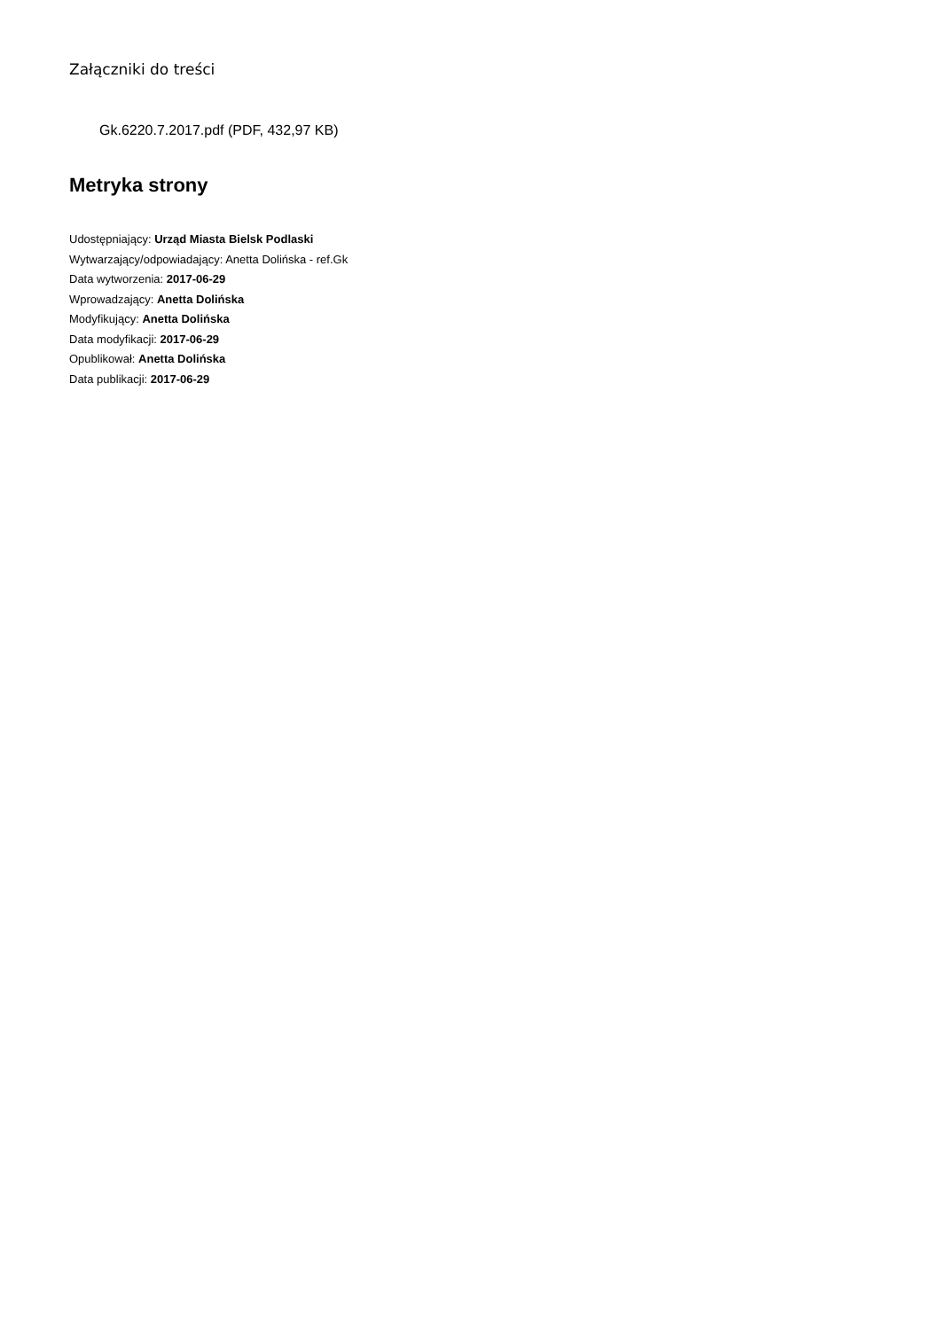Załączniki do treści
Gk.6220.7.2017.pdf (PDF, 432,97 KB)
Metryka strony
Udostępniający: Urząd Miasta Bielsk Podlaski
Wytwarzający/odpowiadający: Anetta Dolińska - ref.Gk
Data wytworzenia: 2017-06-29
Wprowadzający: Anetta Dolińska
Modyfikujący: Anetta Dolińska
Data modyfikacji: 2017-06-29
Opublikował: Anetta Dolińska
Data publikacji: 2017-06-29